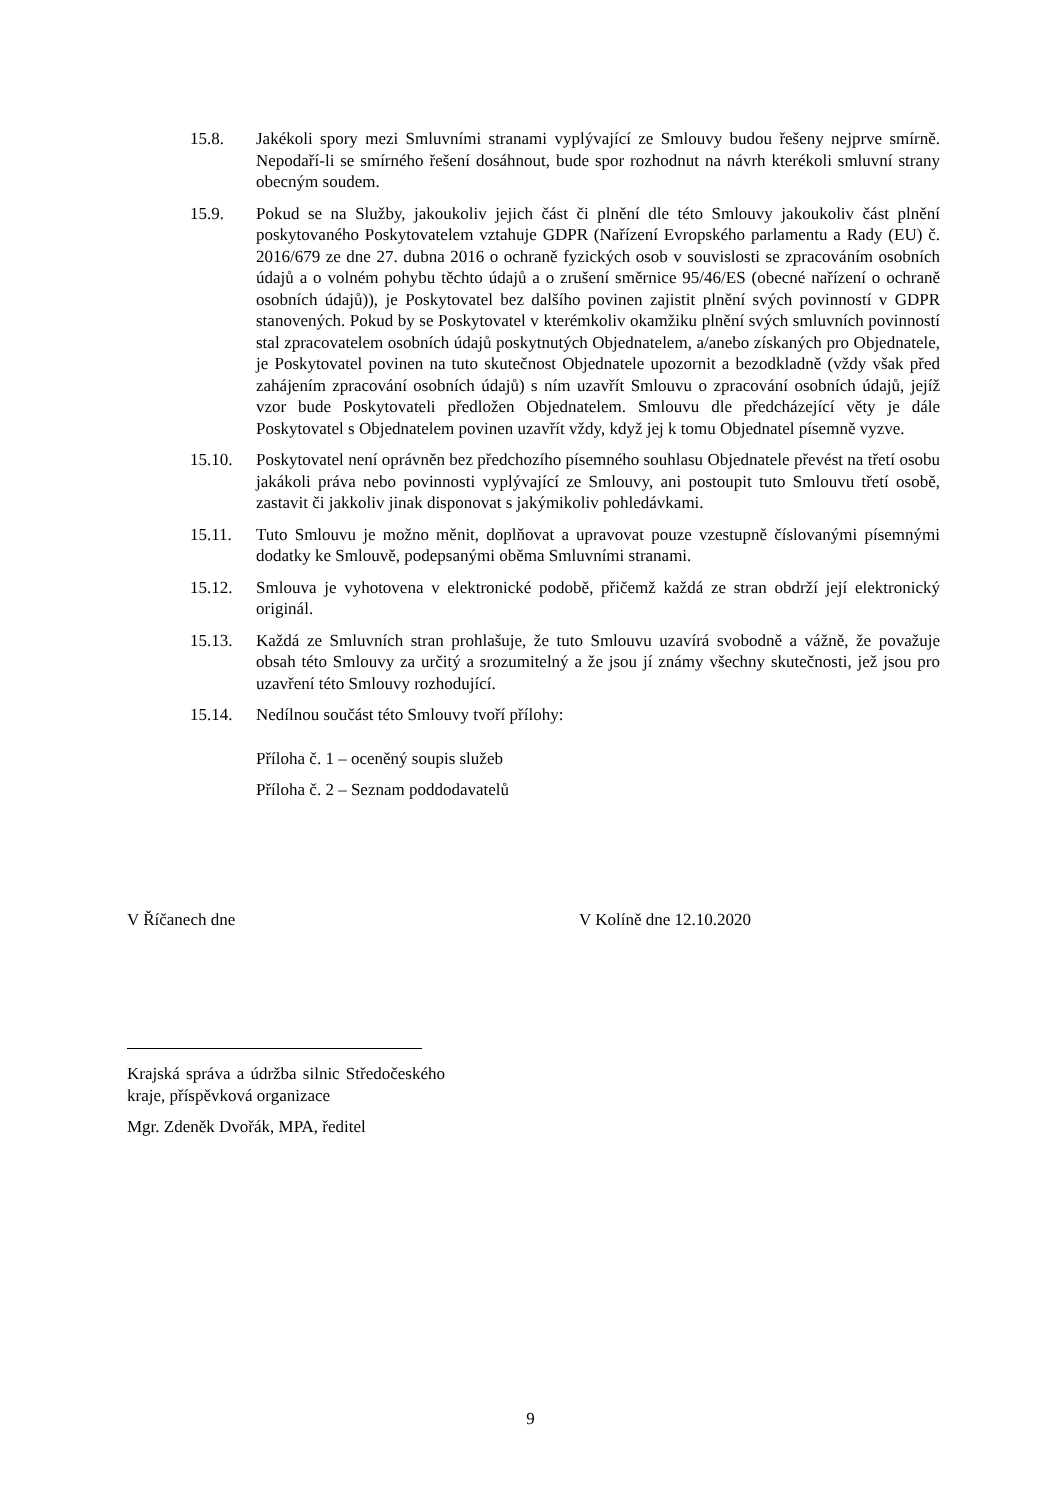15.8. Jakékoli spory mezi Smluvními stranami vyplývající ze Smlouvy budou řešeny nejprve smírně. Nepodaří-li se smírného řešení dosáhnout, bude spor rozhodnut na návrh kterékoli smluvní strany obecným soudem.
15.9. Pokud se na Služby, jakoukoliv jejich část či plnění dle této Smlouvy jakoukoliv část plnění poskytovaného Poskytovatelem vztahuje GDPR (Nařízení Evropského parlamentu a Rady (EU) č. 2016/679 ze dne 27. dubna 2016 o ochraně fyzických osob v souvislosti se zpracováním osobních údajů a o volném pohybu těchto údajů a o zrušení směrnice 95/46/ES (obecné nařízení o ochraně osobních údajů)), je Poskytovatel bez dalšího povinen zajistit plnění svých povinností v GDPR stanovených. Pokud by se Poskytovatel v kterémkoliv okamžiku plnění svých smluvních povinností stal zpracovatelem osobních údajů poskytnutých Objednatelem, a/anebo získaných pro Objednatele, je Poskytovatel povinen na tuto skutečnost Objednatele upozornit a bezodkladně (vždy však před zahájením zpracování osobních údajů) s ním uzavřít Smlouvu o zpracování osobních údajů, jejíž vzor bude Poskytovateli předložen Objednatelem. Smlouvu dle předcházející věty je dále Poskytovatel s Objednatelem povinen uzavřít vždy, když jej k tomu Objednatel písemně vyzve.
15.10. Poskytovatel není oprávněn bez předchozího písemného souhlasu Objednatele převést na třetí osobu jakákoli práva nebo povinnosti vyplývající ze Smlouvy, ani postoupit tuto Smlouvu třetí osobě, zastavit či jakkoliv jinak disponovat s jakýmikoliv pohledávkami.
15.11. Tuto Smlouvu je možno měnit, doplňovat a upravovat pouze vzestupně číslovanými písemnými dodatky ke Smlouvě, podepsanými oběma Smluvními stranami.
15.12. Smlouva je vyhotovena v elektronické podobě, přičemž každá ze stran obdrží její elektronický originál.
15.13. Každá ze Smluvních stran prohlašuje, že tuto Smlouvu uzavírá svobodně a vážně, že považuje obsah této Smlouvy za určitý a srozumitelný a že jsou jí známy všechny skutečnosti, jež jsou pro uzavření této Smlouvy rozhodující.
15.14. Nedílnou součást této Smlouvy tvoří přílohy:
Příloha č. 1 – oceněný soupis služeb
Příloha č. 2 – Seznam poddodavatelů
V Říčanech dne V Kolíně dne 12.10.2020
Krajská správa a údržba silnic Středočeského kraje, příspěvková organizace
Mgr. Zdeněk Dvořák, MPA, ředitel
9